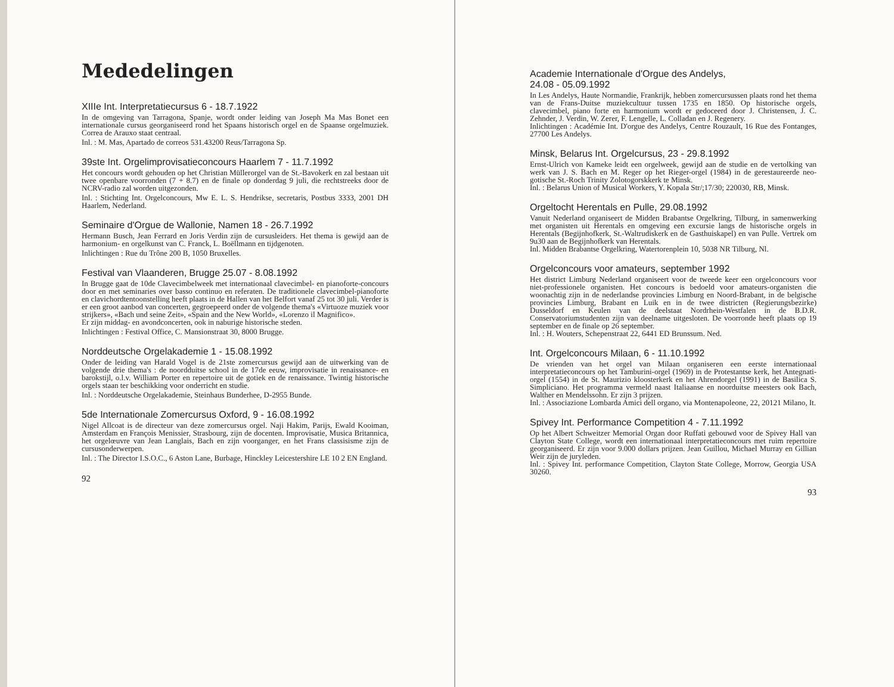Mededelingen
XIIIe Int. Interpretatiecursus 6 - 18.7.1922
In de omgeving van Tarragona, Spanje, wordt onder leiding van Joseph Ma Mas Bonet een internationale cursus georganiseerd rond het Spaans historisch orgel en de Spaanse orgelmuziek. Correa de Arauxo staat centraal.
Inl. : M. Mas, Apartado de correos 531.43200 Reus/Tarragona Sp.
39ste Int. Orgelimprovisatieconcours Haarlem 7 - 11.7.1992
Het concours wordt gehouden op het Christian Müllerorgel van de St.-Bavokerk en zal bestaan uit twee openbare voorronden (7 + 8.7) en de finale op donderdag 9 juli, die rechtstreeks door de NCRV-radio zal worden uitgezonden.
Inl. : Stichting Int. Orgelconcours, Mw E. L. S. Hendrikse, secretaris, Postbus 3333, 2001 DH Haarlem, Nederland.
Seminaire d'Orgue de Wallonie, Namen 18 - 26.7.1992
Hermann Busch, Jean Ferrard en Joris Verdin zijn de cursusleiders. Het thema is gewijd aan de harmonium- en orgelkunst van C. Franck, L. Boëllmann en tijdgenoten.
Inlichtingen : Rue du Trône 200 B, 1050 Bruxelles.
Festival van Vlaanderen, Brugge 25.07 - 8.08.1992
In Brugge gaat de 10de Clavecimbelweek met internationaal clavecimbel- en pianoforte-concours door en met seminaries over basso continuo en referaten. De traditionele clavecimbel-pianoforte en clavichordtentoonstelling heeft plaats in de Hallen van het Belfort vanaf 25 tot 30 juli. Verder is er een groot aanbod van concerten, gegroepeerd onder de volgende thema's «Virtuoze muziek voor strijkers», «Bach und seine Zeit», «Spain and the New World», «Lorenzo il Magnifico».
Er zijn middag- en avondconcerten, ook in naburige historische steden.
Inlichtingen : Festival Office, C. Mansionstraat 30, 8000 Brugge.
Norddeutsche Orgelakademie 1 - 15.08.1992
Onder de leiding van Harald Vogel is de 21ste zomercursus gewijd aan de uitwerking van de volgende drie thema's : de noordduitse school in de 17de eeuw, improvisatie in renaissance- en barokstijl, o.l.v. William Porter en repertoire uit de gotiek en de renaissance. Twintig historische orgels staan ter beschikking voor onderricht en studie.
Inl. : Norddeutsche Orgelakademie, Steinhaus Bunderhee, D-2955 Bunde.
5de Internationale Zomercursus Oxford, 9 - 16.08.1992
Nigel Allcoat is de directeur van deze zomercursus orgel. Naji Hakim, Parijs, Ewald Kooiman, Amsterdam en François Menissier, Strasbourg, zijn de docenten. Improvisatie, Musica Britannica, het orgelœuvre van Jean Langlais, Bach en zijn voorganger, en het Frans classisisme zijn de cursusonderwerpen.
Inl. : The Director I.S.O.C., 6 Aston Lane, Burbage, Hinckley Leicestershire LE 10 2 EN England.
92
Academie Internationale d'Orgue des Andelys,
24.08 - 05.09.1992
In Les Andelys, Haute Normandie, Frankrijk, hebben zomercursussen plaats rond het thema van de Frans-Duitse muziekcultuur tussen 1735 en 1850. Op historische orgels, clavecimbel, piano forte en harmonium wordt er gedoceerd door J. Christensen, J. C. Zehnder, J. Verdin, W. Zerer, F. Lengelle, L. Colladan en J. Regenery.
Inlichtingen : Académie Int. D'orgue des Andelys, Centre Rouzault, 16 Rue des Fontanges, 27700 Les Andelys.
Minsk, Belarus Int. Orgelcursus, 23 - 29.8.1992
Ernst-Ulrich von Kameke leidt een orgelweek, gewijd aan de studie en de vertolking van werk van J. S. Bach en M. Reger op het Rieger-orgel (1984) in de gerestaureerde neo-gotische St.-Roch Trinity Zolotogorskkerk te Minsk.
Inl. : Belarus Union of Musical Workers, Y. Kopala Str/;17/30; 220030, RB, Minsk.
Orgeltocht Herentals en Pulle, 29.08.1992
Vanuit Nederland organiseert de Midden Brabantse Orgelkring, Tilburg, in samenwerking met organisten uit Herentals en omgeving een excursie langs de historische orgels in Herentals (Begijnhofkerk, St.-Waltrudiskerk en de Gasthuiskapel) en van Pulle. Vertrek om 9u30 aan de Begijnhofkerk van Herentals.
Inl. Midden Brabantse Orgelkring, Watertorenplein 10, 5038 NR Tilburg, Nl.
Orgelconcours voor amateurs, september 1992
Het district Limburg Nederland organiseert voor de tweede keer een orgelconcours voor niet-professionele organisten. Het concours is bedoeld voor amateurs-organisten die woonachtig zijn in de nederlandse provincies Limburg en Noord-Brabant, in de belgische provincies Limburg, Brabant en Luik en in de twee districten (Regierungsbezirke) Dusseldorf en Keulen van de deelstaat Nordrhein-Westfalen in de B.D.R. Conservatoriumstudenten zijn van deelname uitgesloten. De voorronde heeft plaats op 19 september en de finale op 26 september.
Inl. : H. Wouters, Schepenstraat 22, 6441 ED Brunssum. Ned.
Int. Orgelconcours Milaan, 6 - 11.10.1992
De vrienden van het orgel van Milaan organiseren een eerste internationaal interpretatieconcours op het Tamburini-orgel (1969) in de Protestantse kerk, het Antegnati-orgel (1554) in de St. Maurizio kloosterkerk en het Ahrendorgel (1991) in de Basilica S. Simpliciano. Het programma vermeld naast Italiaanse en noorduitse meesters ook Bach, Walther en Mendelssohn. Er zijn 3 prijzen.
Inl. : Associazione Lombarda Amici dell organo, via Montenapoleone, 22, 20121 Milano, It.
Spivey Int. Performance Competition 4 - 7.11.1992
Op het Albert Schweitzer Memorial Organ door Ruffati gebouwd voor de Spivey Hall van Clayton State College, wordt een internationaal interpretatieconcours met ruim repertoire georganiseerd. Er zijn voor 9.000 dollars prijzen. Jean Guillou, Michael Murray en Gillian Weir zijn de juryleden.
Inl. : Spivey Int. performance Competition, Clayton State College, Morrow, Georgia USA 30260.
93